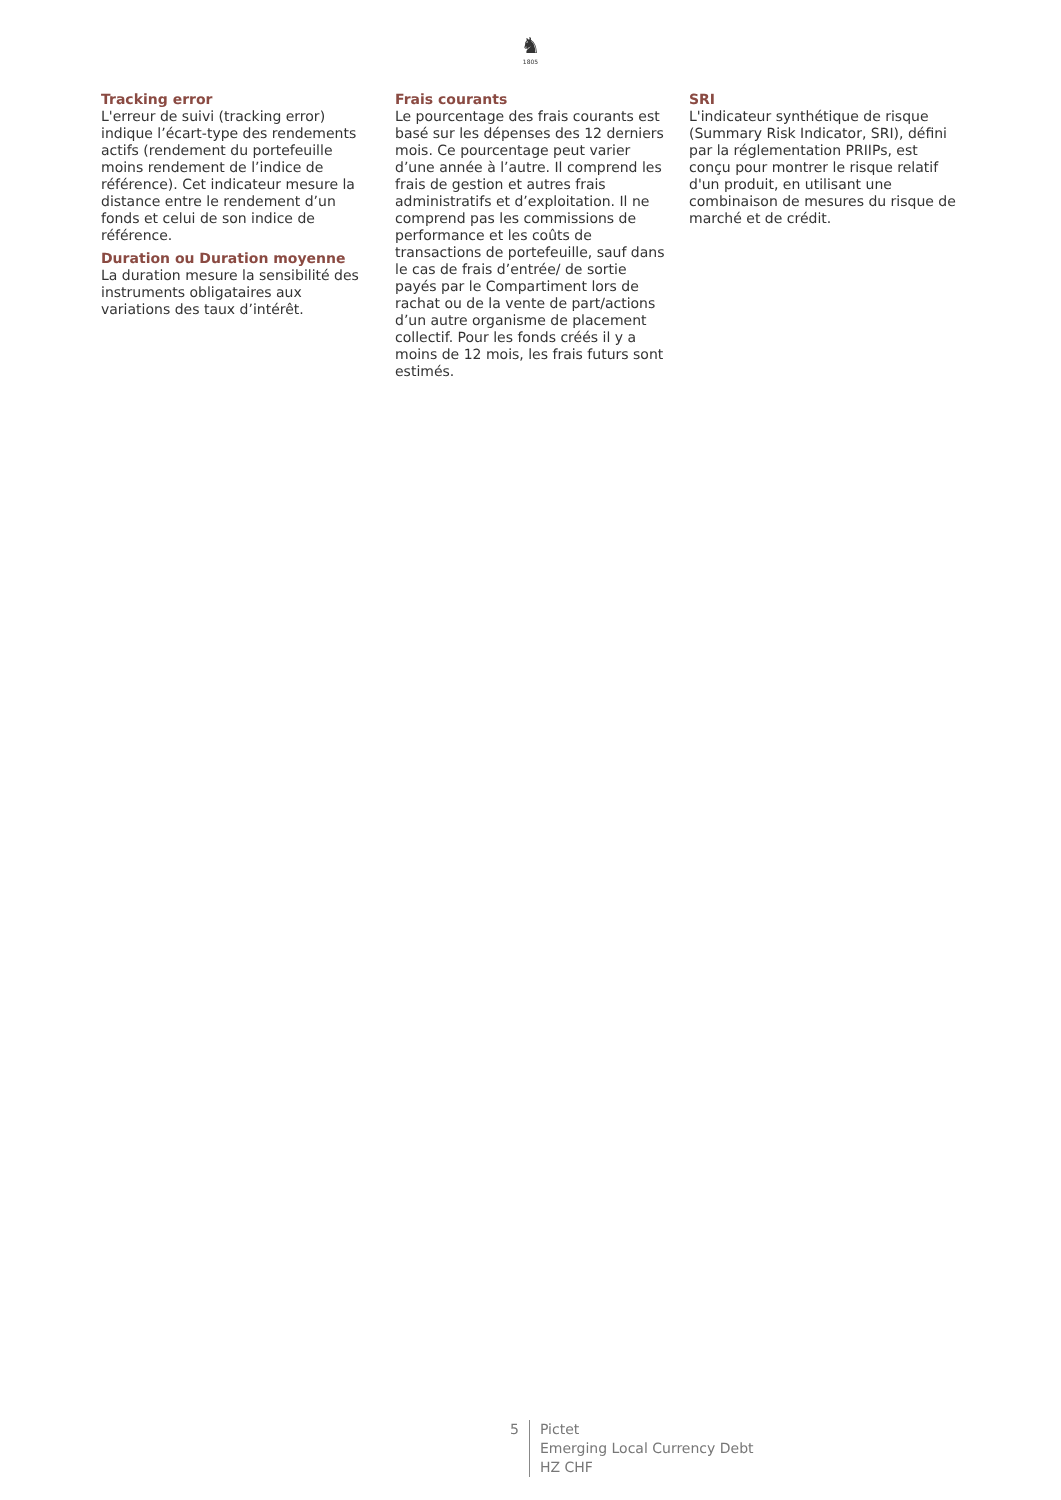♞
1805
Tracking error
L'erreur de suivi (tracking error) indique l’écart-type des rendements actifs (rendement du portefeuille moins rendement de l’indice de référence). Cet indicateur mesure la distance entre le rendement d’un fonds et celui de son indice de référence.
Duration ou Duration moyenne
La duration mesure la sensibilité des instruments obligataires aux variations des taux d’intérêt.
Frais courants
Le pourcentage des frais courants est basé sur les dépenses des 12 derniers mois. Ce pourcentage peut varier d’une année à l’autre. Il comprend les frais de gestion et autres frais administratifs et d’exploitation. Il ne comprend pas les commissions de performance et les coûts de transactions de portefeuille, sauf dans le cas de frais d’entrée/ de sortie payés par le Compartiment lors de rachat ou de la vente de part/actions d’un autre organisme de placement collectif. Pour les fonds créés il y a moins de 12 mois, les frais futurs sont estimés.
SRI
L'indicateur synthétique de risque (Summary Risk Indicator, SRI), défini par la réglementation PRIIPs, est conçu pour montrer le risque relatif d'un produit, en utilisant une combinaison de mesures du risque de marché et de crédit.
5 Pictet
Emerging Local Currency Debt
HZ CHF